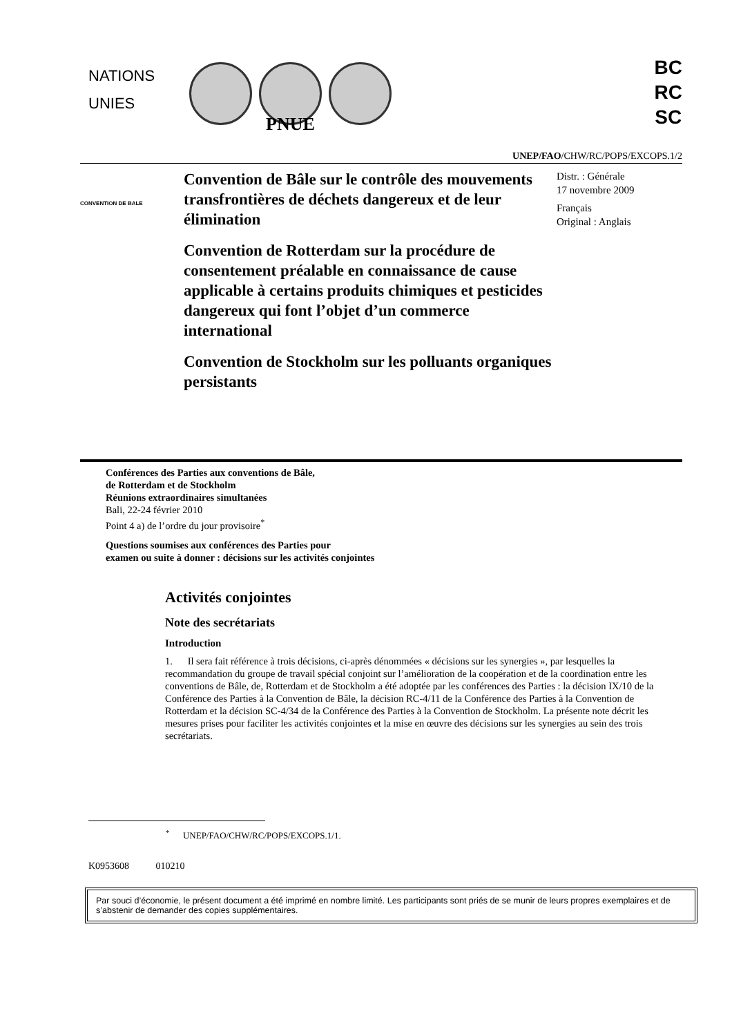NATIONS
UNIES
BC
RC
SC
PNUE
UNEP/FAO/CHW/RC/POPS/EXCOPS.1/2
CONVENTION DE BALE
Convention de Bâle sur le contrôle des mouvements transfrontières de déchets dangereux et de leur élimination
Convention de Rotterdam sur la procédure de consentement préalable en connaissance de cause applicable à certains produits chimiques et pesticides dangereux qui font l’objet d’un commerce international
Convention de Stockholm sur les polluants organiques persistants
Distr. : Générale
17 novembre 2009
Français
Original : Anglais
Conférences des Parties aux conventions de Bâle,
de Rotterdam et de Stockholm
Réunions extraordinaires simultanées
Bali, 22-24 février 2010
Point 4 a) de l’ordre du jour provisoire<sup>*</sup>
Questions soumises aux conférences des Parties pour
examen ou suite à donner : décisions sur les activités conjointes
Activités conjointes
Note des secrétariats
Introduction
1. Il sera fait référence à trois décisions, ci-après dénommées « décisions sur les synergies », par lesquelles la recommandation du groupe de travail spécial conjoint sur l’amélioration de la coopération et de la coordination entre les conventions de Bâle, de, Rotterdam et de Stockholm a été adoptée par les conférences des Parties : la décision IX/10 de la Conférence des Parties à la Convention de Bâle, la décision RC-4/11 de la Conférence des Parties à la Convention de Rotterdam et la décision SC-4/34 de la Conférence des Parties à la Convention de Stockholm. La présente note décrit les mesures prises pour faciliter les activités conjointes et la mise en œuvre des décisions sur les synergies au sein des trois secrétariats.
<sup>*</sup> UNEP/FAO/CHW/RC/POPS/EXCOPS.1/1.
K0953608 010210
Par souci d’économie, le présent document a été imprimé en nombre limité. Les participants sont priés de se munir de leurs propres exemplaires et de s’abstenir de demander des copies supplémentaires.